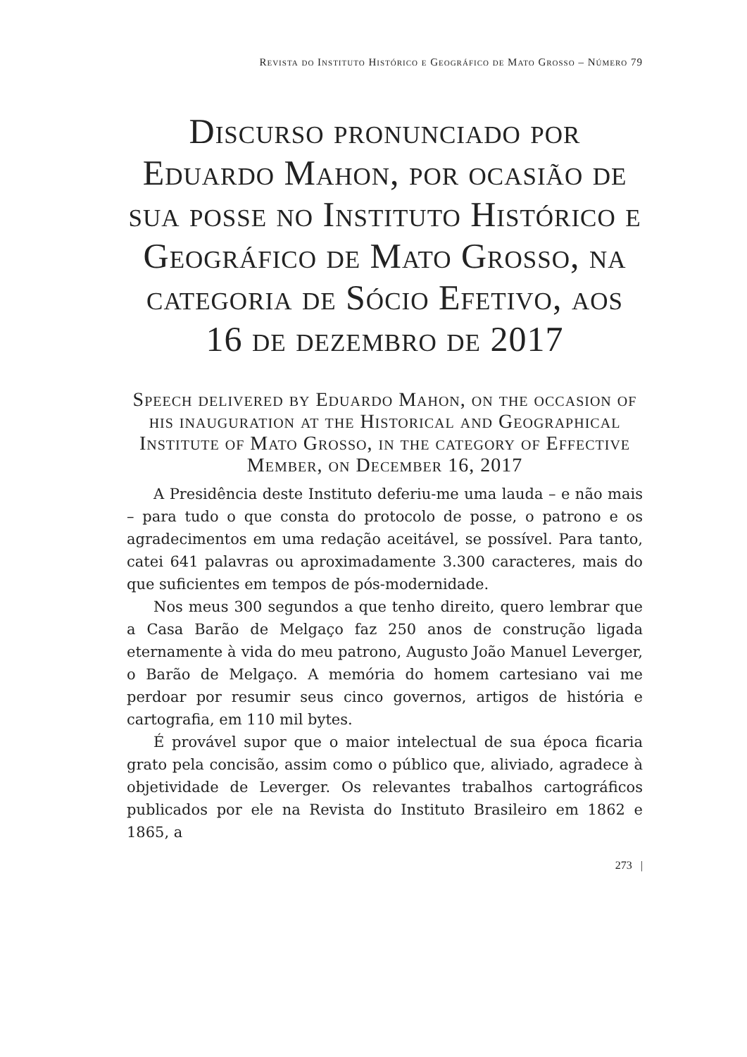Revista do Instituto Histórico e Geográfico de Mato Grosso – Número 79
Discurso pronunciado por Eduardo Mahon, por ocasião de sua posse no Instituto Histórico e Geográfico de Mato Grosso, na categoria de Sócio Efetivo, aos 16 de dezembro de 2017
Speech delivered by Eduardo Mahon, on the occasion of his inauguration at the Historical and Geographical Institute of Mato Grosso, in the category of Effective Member, on December 16, 2017
A Presidência deste Instituto deferiu-me uma lauda – e não mais – para tudo o que consta do protocolo de posse, o patrono e os agradecimentos em uma redação aceitável, se possível. Para tanto, catei 641 palavras ou aproximadamente 3.300 caracteres, mais do que suficientes em tempos de pós-modernidade.
Nos meus 300 segundos a que tenho direito, quero lembrar que a Casa Barão de Melgaço faz 250 anos de construção ligada eternamente à vida do meu patrono, Augusto João Manuel Leverger, o Barão de Melgaço. A memória do homem cartesiano vai me perdoar por resumir seus cinco governos, artigos de história e cartografia, em 110 mil bytes.
É provável supor que o maior intelectual de sua época ficaria grato pela concisão, assim como o público que, aliviado, agradece à objetividade de Leverger. Os relevantes trabalhos cartográficos publicados por ele na Revista do Instituto Brasileiro em 1862 e 1865, a
273 |